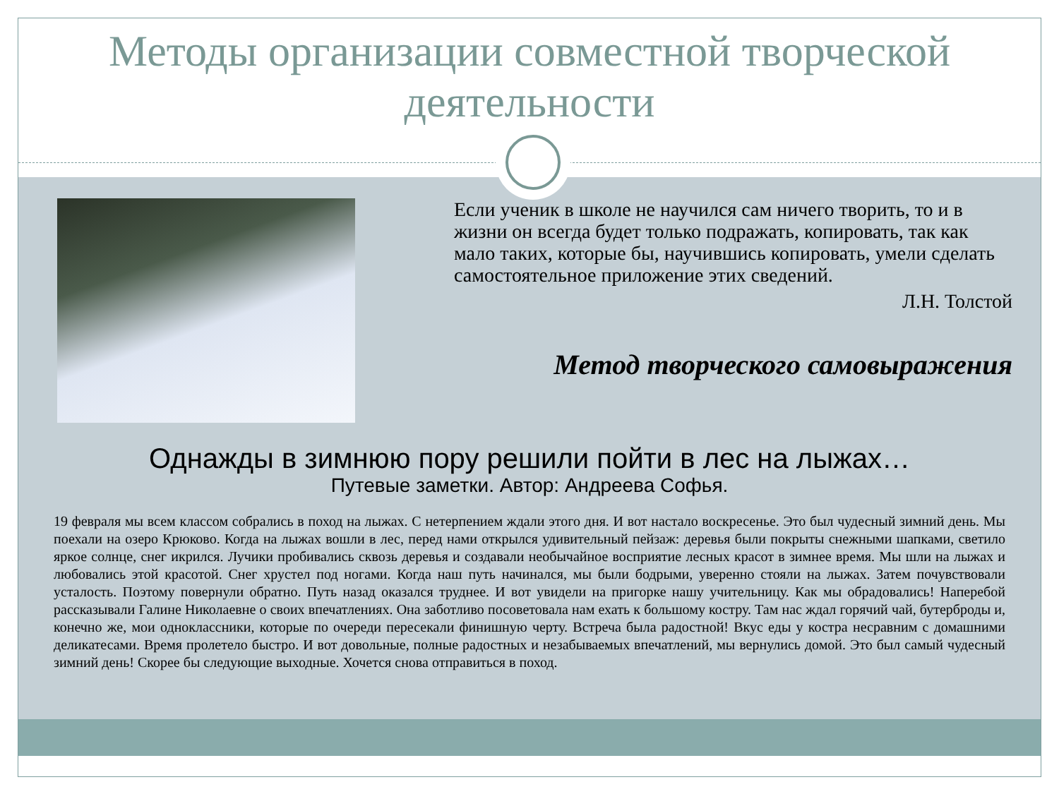Методы организации совместной творческой деятельности
Если ученик в школе не научился сам ничего творить, то и в жизни он всегда будет только подражать, копировать, так как мало таких, которые бы, научившись копировать, умели сделать самостоятельное приложение этих сведений.
Л.Н. Толстой
Метод творческого самовыражения
Однажды в зимнюю пору решили пойти в лес на лыжах…
Путевые заметки. Автор: Андреева Софья.
19 февраля мы всем классом собрались в поход на лыжах. С нетерпением ждали этого дня. И вот настало воскресенье. Это был чудесный зимний день. Мы поехали на озеро Крюково. Когда на лыжах вошли в лес, перед нами открылся удивительный пейзаж: деревья были покрыты снежными шапками, светило яркое солнце, снег икрился. Лучики пробивались сквозь деревья и создавали необычайное восприятие лесных красот в зимнее время. Мы шли на лыжах и любовались этой красотой. Снег хрустел под ногами. Когда наш путь начинался, мы были бодрыми, уверенно стояли на лыжах. Затем почувствовали усталость. Поэтому повернули обратно. Путь назад оказался труднее. И вот увидели на пригорке нашу учительницу. Как мы обрадовались! Наперебой рассказывали Галине Николаевне о своих впечатлениях. Она заботливо посоветовала нам ехать к большому костру. Там нас ждал горячий чай, бутерброды и, конечно же, мои одноклассники, которые по очереди пересекали финишную черту. Встреча была радостной! Вкус еды у костра несравним с домашними деликатесами. Время пролетело быстро. И вот довольные, полные радостных и незабываемых впечатлений, мы вернулись домой. Это был самый чудесный зимний день! Скорее бы следующие выходные. Хочется снова отправиться в поход.